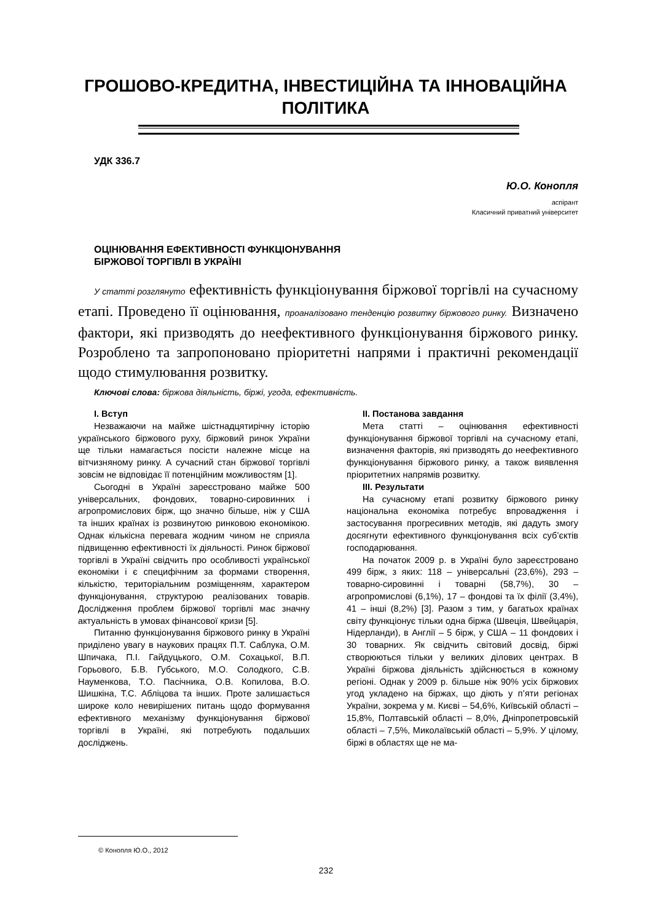ГРОШОВО-КРЕДИТНА, ІНВЕСТИЦІЙНА ТА ІННОВАЦІЙНА ПОЛІТИКА
УДК 336.7
Ю.О. Конопля
аспірант
Класичний приватний університет
ОЦІНЮВАННЯ ЕФЕКТИВНОСТІ ФУНКЦІОНУВАННЯ
БІРЖОВОЇ ТОРГІВЛІ В УКРАЇНІ
У статті розглянуто ефективність функціонування біржової торгівлі на сучасному етапі. Проведено її оцінювання, проаналізовано тенденцію розвитку біржового ринку. Визначено фактори, які призводять до неефективного функціонування біржового ринку. Розроблено та запропоновано пріоритетні напрями і практичні рекомендації щодо стимулювання розвитку.
Ключові слова: біржова діяльність, біржі, угода, ефективність.
I. Вступ
Незважаючи на майже шістнадцятирічну історію українського біржового руху, біржовий ринок України ще тільки намагається посісти належне місце на вітчизняному ринку. А сучасний стан біржової торгівлі зовсім не відповідає її потенційним можливостям [1].
Сьогодні в Україні зареєстровано майже 500 універсальних, фондових, товарно-сировинних і агропромислових бірж, що значно більше, ніж у США та інших країнах із розвинутою ринковою економікою. Однак кількісна перевага жодним чином не сприяла підвищенню ефективності їх діяльності. Ринок біржової торгівлі в Україні свідчить про особливості української економіки і є специфічним за формами створення, кількістю, територіальним розміщенням, характером функціонування, структурою реалізованих товарів. Дослідження проблем біржової торгівлі має значну актуальність в умовах фінансової кризи [5].
Питанню функціонування біржового ринку в Україні приділено увагу в наукових працях П.Т. Саблука, О.М. Шпичака, П.І. Гайдуцького, О.М. Сохацької, В.П. Горьового, Б.В. Губського, М.О. Солодкого, С.В. Науменкова, Т.О. Пасічника, О.В. Копилова, В.О. Шишкіна, Т.С. Абліцова та інших. Проте залишається широке коло невирішених питань щодо формування ефективного механізму функціонування біржової торгівлі в Україні, які потребують подальших досліджень.
II. Постанова завдання
Мета статті – оцінювання ефективності функціонування біржової торгівлі на сучасному етапі, визначення факторів, які призводять до неефективного функціонування біржового ринку, а також виявлення пріоритетних напрямів розвитку.
III. Результати
На сучасному етапі розвитку біржового ринку національна економіка потребує впровадження і застосування прогресивних методів, які дадуть змогу досягнути ефективного функціонування всіх суб’єктів господарювання.
На початок 2009 р. в Україні було зареєстровано 499 бірж, з яких: 118 – універсальні (23,6%), 293 – товарно-сировинні і товарні (58,7%), 30 – агропромислові (6,1%), 17 – фондові та їх філії (3,4%), 41 – інші (8,2%) [3]. Разом з тим, у багатьох країнах світу функціонує тільки одна біржа (Швеція, Швейцарія, Нідерланди), в Англії – 5 бірж, у США – 11 фондових і 30 товарних. Як свідчить світовий досвід, біржі створюються тільки у великих ділових центрах. В Україні біржова діяльність здійснюється в кожному регіоні. Однак у 2009 р. більше ніж 90% усіх біржових угод укладено на біржах, що діють у п’яти регіонах України, зокрема у м. Києві – 54,6%, Київській області – 15,8%, Полтавській області – 8,0%, Дніпропетровській області – 7,5%, Миколаївській області – 5,9%. У цілому, біржі в областях ще не ма-
© Конопля Ю.О., 2012
232